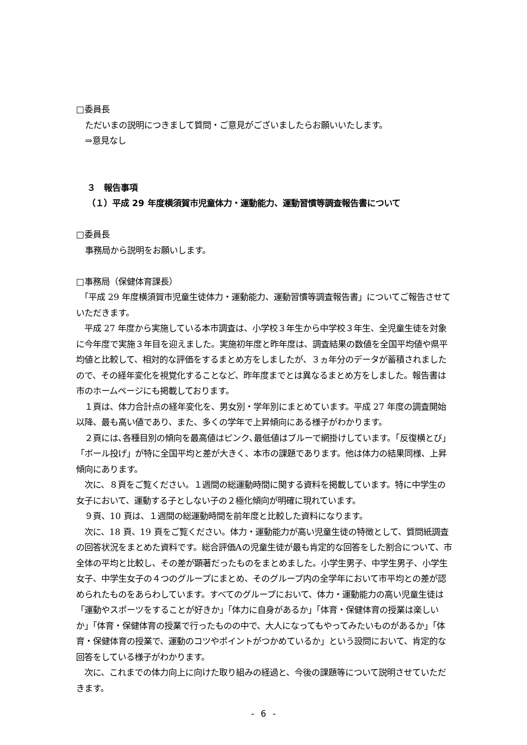□委員長
ただいまの説明につきまして質問・ご意見がございましたらお願いいたします。
⇒意見なし
３　報告事項
（１）平成 29 年度横須賀市児童体力・運動能力、運動習慣等調査報告書について
□委員長
事務局から説明をお願いします。
□事務局（保健体育課長）
　「平成 29 年度横須賀市児童生徒体力・運動能力、運動習慣等調査報告書」についてご報告させていただきます。
　平成 27 年度から実施している本市調査は、小学校３年生から中学校３年生、全児童生徒を対象に今年度で実施３年目を迎えました。実施初年度と昨年度は、調査結果の数値を全国平均値や県平均値と比較して、相対的な評価をするまとめ方をしましたが、３ヵ年分のデータが蓄積されましたので、その経年変化を視覚化することなど、昨年度までとは異なるまとめ方をしました。報告書は市のホームページにも掲載しております。
　１頁は、体力合計点の経年変化を、男女別・学年別にまとめています。平成 27 年度の調査開始以降、最も高い値であり、また、多くの学年で上昇傾向にある様子がわかります。
　２頁には､各種目別の傾向を最高値はピンク､最低値はブルーで網掛けしています。｢反復横とび｣「ボール投げ」が特に全国平均と差が大きく、本市の課題であります。他は体力の結果同様、上昇傾向にあります。
　次に、８頁をご覧ください。１週間の総運動時間に関する資料を掲載しています。特に中学生の女子において、運動する子としない子の２極化傾向が明確に現れています。
　９頁、10 頁は、１週間の総運動時間を前年度と比較した資料になります。
　次に、18 頁、19 頁をご覧ください。体力・運動能力が高い児童生徒の特徴として、質問紙調査の回答状況をまとめた資料です。総合評価Aの児童生徒が最も肯定的な回答をした割合について、市全体の平均と比較し、その差が顕著だったものをまとめました。小学生男子、中学生男子、小学生女子、中学生女子の４つのグループにまとめ、そのグループ内の全学年において市平均との差が認められたものをあらわしています。すべてのグループにおいて、体力・運動能力の高い児童生徒は「運動やスポーツをすることが好きか」「体力に自身があるか」「体育・保健体育の授業は楽しいか」「体育・保健体育の授業で行ったものの中で、大人になってもやってみたいものがあるか」「体育・保健体育の授業で、運動のコツやポイントがつかめているか」という設問において、肯定的な回答をしている様子がわかります。
　次に、これまでの体力向上に向けた取り組みの経過と、今後の課題等について説明させていただきます。
- 6 -